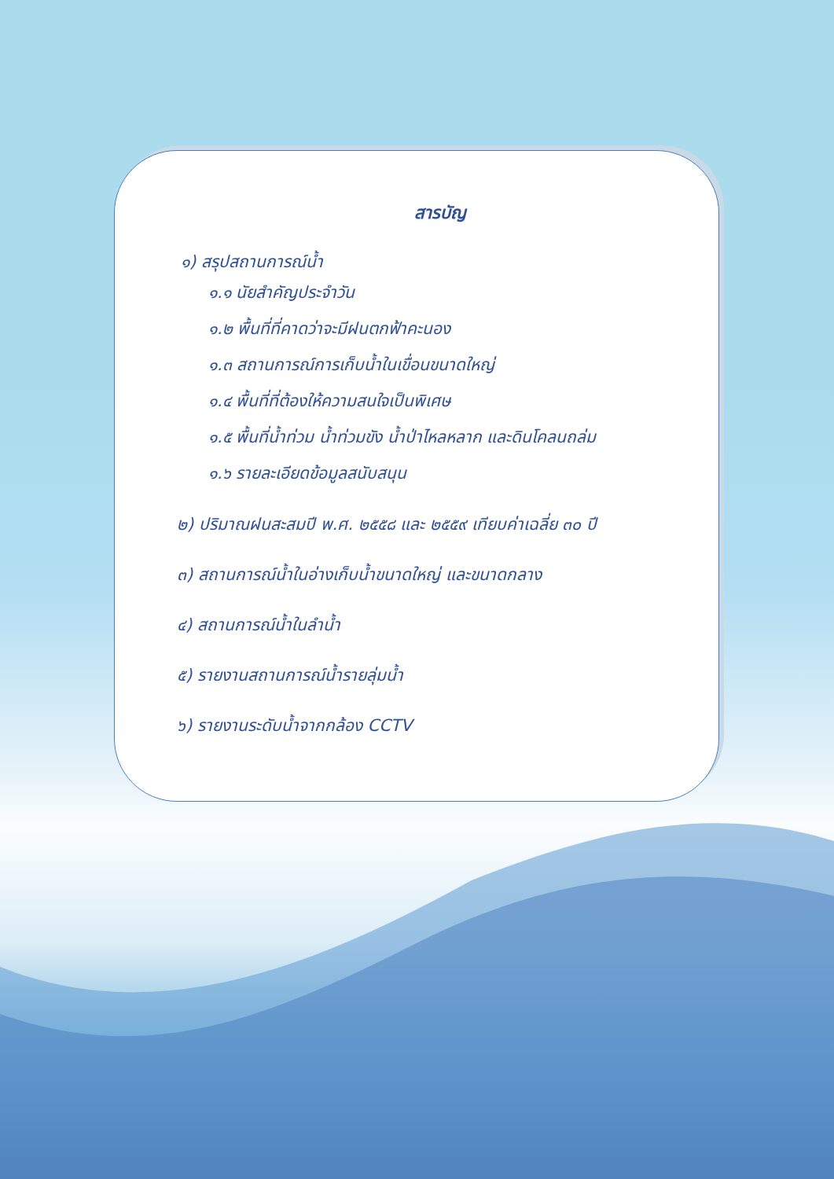สารบัญ
๑) สรุปสถานการณ์น้ำ
๑.๑ นัยสำคัญประจำวัน
๑.๒ พื้นที่ที่คาดว่าจะมีฝนตกฟ้าคะนอง
๑.๓ สถานการณ์การเก็บน้ำในเขื่อนขนาดใหญ่
๑.๔ พื้นที่ที่ต้องให้ความสนใจเป็นพิเศษ
๑.๕ พื้นที่น้ำท่วม น้ำท่วมขัง น้ำป่าไหลหลาก และดินโคลนถล่ม
๑.๖ รายละเอียดข้อมูลสนับสนุน
๒) ปริมาณฝนสะสมปี พ.ศ. ๒๕๕๘ และ ๒๕๕๙ เทียบค่าเฉลี่ย ๓๐ ปี
๓) สถานการณ์น้ำในอ่างเก็บน้ำขนาดใหญ่ และขนาดกลาง
๔) สถานการณ์น้ำในลำน้ำ
๕) รายงานสถานการณ์น้ำรายลุ่มน้ำ
๖) รายงานระดับน้ำจากกล้อง CCTV